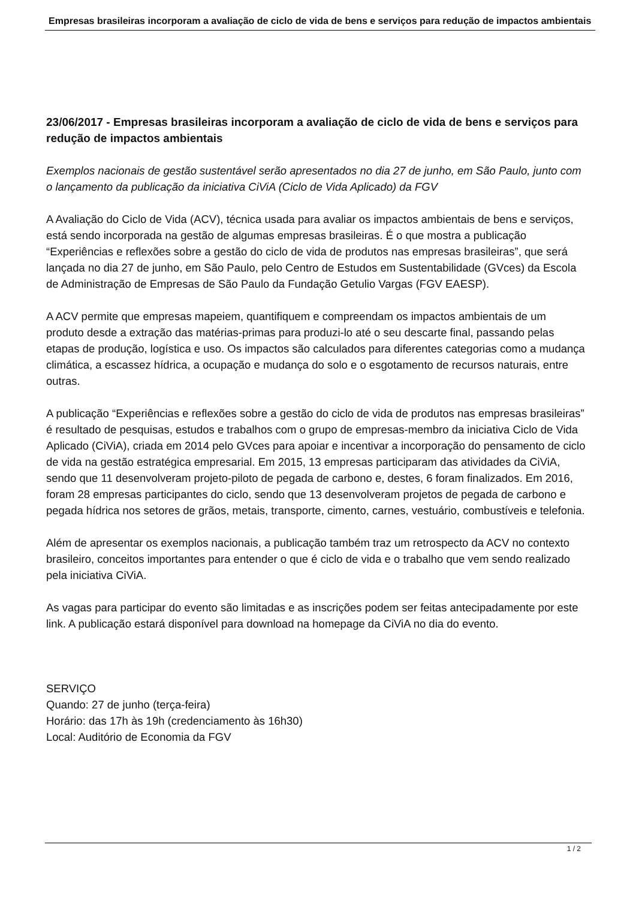Empresas brasileiras incorporam a avaliação de ciclo de vida de bens e serviços para redução de impactos ambientais
23/06/2017 - Empresas brasileiras incorporam a avaliação de ciclo de vida de bens e serviços para redução de impactos ambientais
Exemplos nacionais de gestão sustentável serão apresentados no dia 27 de junho, em São Paulo, junto com o lançamento da publicação da iniciativa CiViA (Ciclo de Vida Aplicado) da FGV
A Avaliação do Ciclo de Vida (ACV), técnica usada para avaliar os impactos ambientais de bens e serviços, está sendo incorporada na gestão de algumas empresas brasileiras. É o que mostra a publicação “Experiências e reflexões sobre a gestão do ciclo de vida de produtos nas empresas brasileiras”, que será lançada no dia 27 de junho, em São Paulo, pelo Centro de Estudos em Sustentabilidade (GVces) da Escola de Administração de Empresas de São Paulo da Fundação Getulio Vargas (FGV EAESP).
A ACV permite que empresas mapeiem, quantifiquem e compreendam os impactos ambientais de um produto desde a extração das matérias-primas para produzi-lo até o seu descarte final, passando pelas etapas de produção, logística e uso. Os impactos são calculados para diferentes categorias como a mudança climática, a escassez hídrica, a ocupação e mudança do solo e o esgotamento de recursos naturais, entre outras.
A publicação “Experiências e reflexões sobre a gestão do ciclo de vida de produtos nas empresas brasileiras” é resultado de pesquisas, estudos e trabalhos com o grupo de empresas-membro da iniciativa Ciclo de Vida Aplicado (CiViA), criada em 2014 pelo GVces para apoiar e incentivar a incorporação do pensamento de ciclo de vida na gestão estratégica empresarial. Em 2015, 13 empresas participaram das atividades da CiViA, sendo que 11 desenvolveram projeto-piloto de pegada de carbono e, destes, 6 foram finalizados. Em 2016, foram 28 empresas participantes do ciclo, sendo que 13 desenvolveram projetos de pegada de carbono e pegada hídrica nos setores de grãos, metais, transporte, cimento, carnes, vestuário, combustíveis e telefonia.
Além de apresentar os exemplos nacionais, a publicação também traz um retrospecto da ACV no contexto brasileiro, conceitos importantes para entender o que é ciclo de vida e o trabalho que vem sendo realizado pela iniciativa CiViA.
As vagas para participar do evento são limitadas e as inscrições podem ser feitas antecipadamente por este link. A publicação estará disponível para download na homepage da CiViA no dia do evento.
SERVIÇO
Quando: 27 de junho (terça-feira)
Horário: das 17h às 19h (credenciamento às 16h30)
Local: Auditório de Economia da FGV
1 / 2